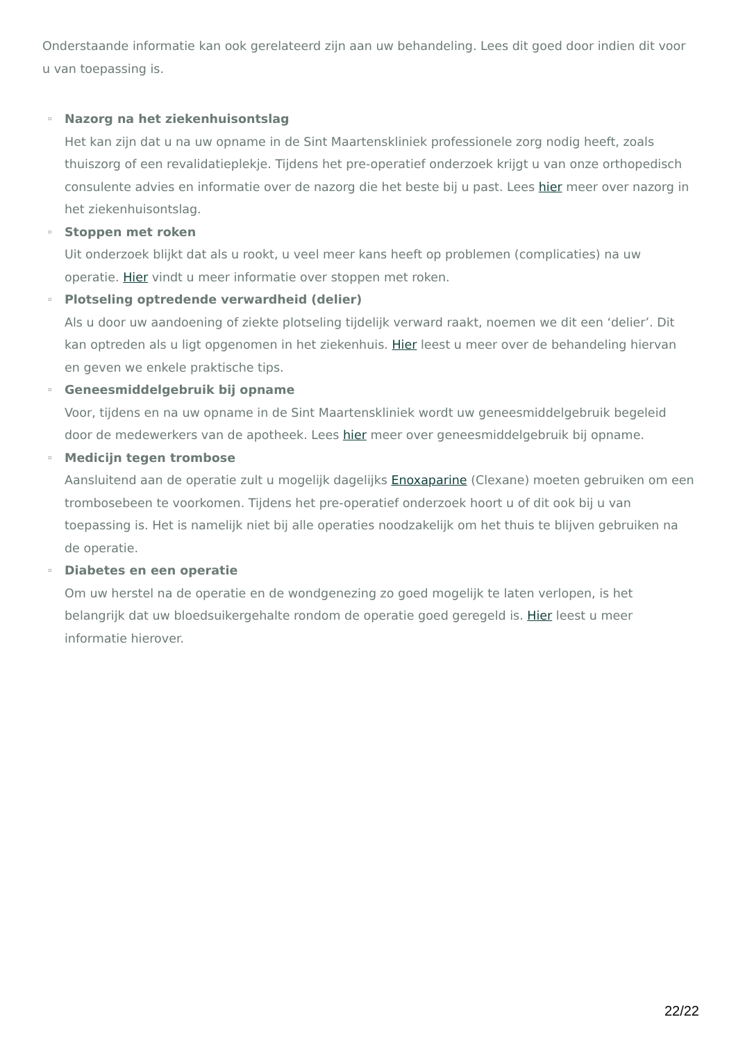Onderstaande informatie kan ook gerelateerd zijn aan uw behandeling. Lees dit goed door indien dit voor u van toepassing is.
▫ Nazorg na het ziekenhuisontslag
Het kan zijn dat u na uw opname in de Sint Maartenskliniek professionele zorg nodig heeft, zoals thuiszorg of een revalidatieplekje. Tijdens het pre-operatief onderzoek krijgt u van onze orthopedisch consulente advies en informatie over de nazorg die het beste bij u past. Lees hier meer over nazorg in het ziekenhuisontslag.
▫ Stoppen met roken
Uit onderzoek blijkt dat als u rookt, u veel meer kans heeft op problemen (complicaties) na uw operatie. Hier vindt u meer informatie over stoppen met roken.
▫ Plotseling optredende verwardheid (delier)
Als u door uw aandoening of ziekte plotseling tijdelijk verward raakt, noemen we dit een ‘delier’. Dit kan optreden als u ligt opgenomen in het ziekenhuis. Hier leest u meer over de behandeling hiervan en geven we enkele praktische tips.
▫ Geneesmiddelgebruik bij opname
Voor, tijdens en na uw opname in de Sint Maartenskliniek wordt uw geneesmiddelgebruik begeleid door de medewerkers van de apotheek. Lees hier meer over geneesmiddelgebruik bij opname.
▫ Medicijn tegen trombose
Aansluitend aan de operatie zult u mogelijk dagelijks Enoxaparine (Clexane) moeten gebruiken om een trombosebeen te voorkomen. Tijdens het pre-operatief onderzoek hoort u of dit ook bij u van toepassing is. Het is namelijk niet bij alle operaties noodzakelijk om het thuis te blijven gebruiken na de operatie.
▫ Diabetes en een operatie
Om uw herstel na de operatie en de wondgenezing zo goed mogelijk te laten verlopen, is het belangrijk dat uw bloedsuikergehalte rondom de operatie goed geregeld is. Hier leest u meer informatie hierover.
22/22